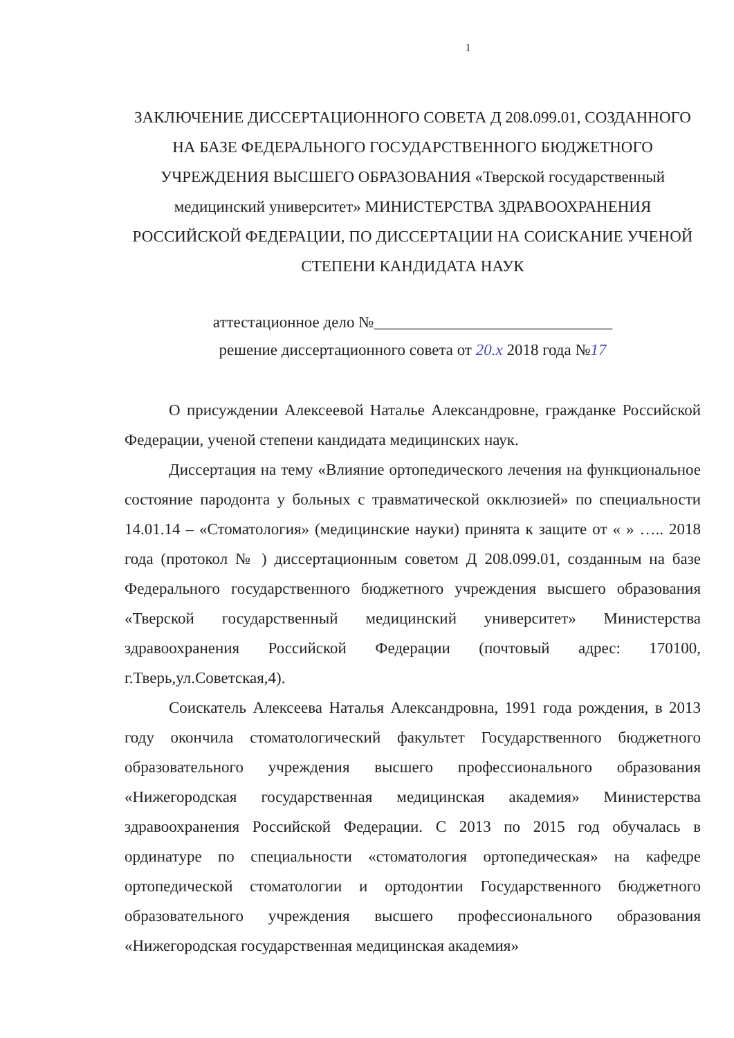1
ЗАКЛЮЧЕНИЕ ДИССЕРТАЦИОННОГО СОВЕТА Д 208.099.01, СОЗДАННОГО НА БАЗЕ ФЕДЕРАЛЬНОГО ГОСУДАРСТВЕННОГО БЮДЖЕТНОГО УЧРЕЖДЕНИЯ ВЫСШЕГО ОБРАЗОВАНИЯ «Тверской государственный медицинский университет» МИНИСТЕРСТВА ЗДРАВООХРАНЕНИЯ РОССИЙСКОЙ ФЕДЕРАЦИИ, ПО ДИССЕРТАЦИИ НА СОИСКАНИЕ УЧЕНОЙ СТЕПЕНИ КАНДИДАТА НАУК
аттестационное дело №______________________________
решение диссертационного совета от 20.x 2018 года №17
О присуждении Алексеевой Наталье Александровне, гражданке Российской Федерации, ученой степени кандидата медицинских наук.
Диссертация на тему «Влияние ортопедического лечения на функциональное состояние пародонта у больных с травматической окклюзией» по специальности 14.01.14 – «Стоматология» (медицинские науки) принята к защите от « » ….. 2018 года (протокол № ) диссертационным советом Д 208.099.01, созданным на базе Федерального государственного бюджетного учреждения высшего образования «Тверской государственный медицинский университет» Министерства здравоохранения Российской Федерации (почтовый адрес: 170100, г.Тверь,ул.Советская,4).
Соискатель Алексеева Наталья Александровна, 1991 года рождения, в 2013 году окончила стоматологический факультет Государственного бюджетного образовательного учреждения высшего профессионального образования «Нижегородская государственная медицинская академия» Министерства здравоохранения Российской Федерации. С 2013 по 2015 год обучалась в ординатуре по специальности «стоматология ортопедическая» на кафедре ортопедической стоматологии и ортодонтии Государственного бюджетного образовательного учреждения высшего профессионального образования «Нижегородская государственная медицинская академия»